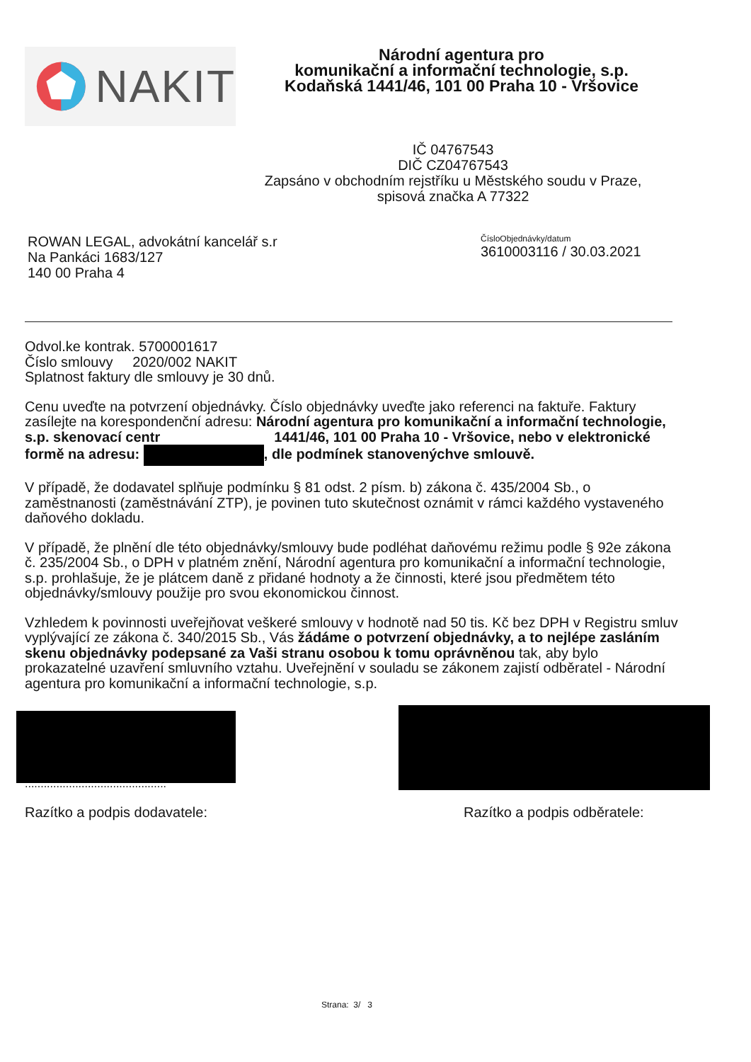NAKIT
Národní agentura pro
komunikační a informační technologie, s.p.
Kodaňská 1441/46, 101 00 Praha 10 - Vršovice
IČ 04767543
DIČ CZ04767543
Zapsáno v obchodním rejstříku u Městského soudu v Praze,
spisová značka A 77322
ROWAN LEGAL, advokátní kancelář s.r
Na Pankáci 1683/127
140 00 Praha 4
ČísloObjednávky/datum
3610003116 / 30.03.2021
Odvol.ke kontrak. 5700001617
Číslo smlouvy 2020/002 NAKIT
Splatnost faktury dle smlouvy je 30 dnů.
Cenu uveďte na potvrzení objednávky. Číslo objednávky uveďte jako referenci na faktuře. Faktury zasílejte na korespondenční adresu: Národní agentura pro komunikační a informační technologie, s.p. skenovací centr 1441/46, 101 00 Praha 10 - Vršovice, nebo v elektronické formě na adresu: , dle podmínek stanovenýchve smlouvě.
V případě, že dodavatel splňuje podmínku § 81 odst. 2 písm. b) zákona č. 435/2004 Sb., o zaměstnanosti (zaměstnávání ZTP), je povinen tuto skutečnost oznámit v rámci každého vystaveného daňového dokladu.
V případě, že plnění dle této objednávky/smlouvy bude podléhat daňovému režimu podle § 92e zákona č. 235/2004 Sb., o DPH v platném znění, Národní agentura pro komunikační a informační technologie, s.p. prohlašuje, že je plátcem daně z přidané hodnoty a že činnosti, které jsou předmětem této objednávky/smlouvy použije pro svou ekonomickou činnost.
Vzhledem k povinnosti uveřejňovat veškeré smlouvy v hodnotě nad 50 tis. Kč bez DPH v Registru smluv vyplývající ze zákona č. 340/2015 Sb., Vás žádáme o potvrzení objednávky, a to nejlépe zasláním skenu objednávky podepsané za Vaši stranu osobou k tomu oprávněnou tak, aby bylo prokazatelné uzavření smluvního vztahu. Uveřejnění v souladu se zákonem zajistí odběratel - Národní agentura pro komunikační a informační technologie, s.p.
.............................................
Razítko a podpis dodavatele: Razítko a podpis odběratele:
Strana: 3/ 3